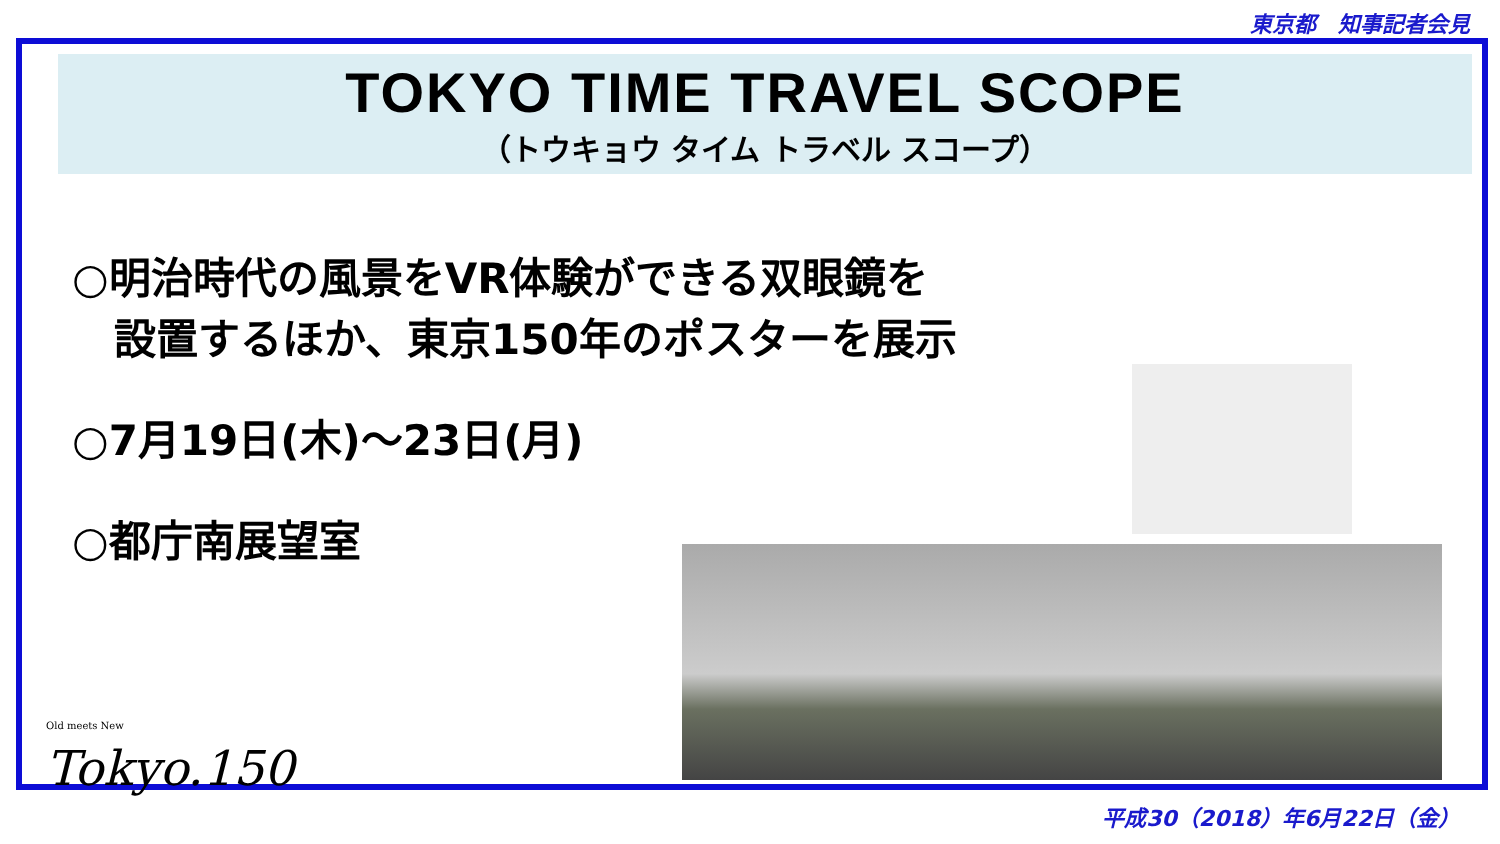東京都　知事記者会見
TOKYO TIME TRAVEL SCOPE
（トウキョウ タイム トラベル スコープ）
○明治時代の風景をVR体験ができる双眼鏡を
　設置するほか、東京150年のポスターを展示
○7月19日(木)～23日(月)
○都庁南展望室
Old meets New
Tokyo.150
平成30（2018）年6月22日（金）